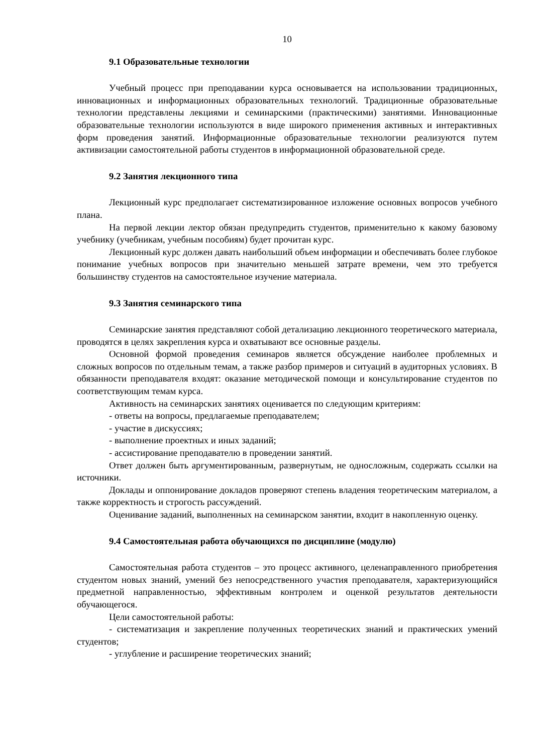10
9.1 Образовательные технологии
Учебный процесс при преподавании курса основывается на использовании традиционных, инновационных и информационных образовательных технологий. Традиционные образовательные технологии представлены лекциями и семинарскими (практическими) занятиями. Инновационные образовательные технологии используются в виде широкого применения активных и интерактивных форм проведения занятий. Информационные образовательные технологии реализуются путем активизации самостоятельной работы студентов в информационной образовательной среде.
9.2 Занятия лекционного типа
Лекционный курс предполагает систематизированное изложение основных вопросов учебного плана.
На первой лекции лектор обязан предупредить студентов, применительно к какому базовому учебнику (учебникам, учебным пособиям) будет прочитан курс.
Лекционный курс должен давать наибольший объем информации и обеспечивать более глубокое понимание учебных вопросов при значительно меньшей затрате времени, чем это требуется большинству студентов на самостоятельное изучение материала.
9.3 Занятия семинарского типа
Семинарские занятия представляют собой детализацию лекционного теоретического материала, проводятся в целях закрепления курса и охватывают все основные разделы.
Основной формой проведения семинаров является обсуждение наиболее проблемных и сложных вопросов по отдельным темам, а также разбор примеров и ситуаций в аудиторных условиях. В обязанности преподавателя входят: оказание методической помощи и консультирование студентов по соответствующим темам курса.
Активность на семинарских занятиях оценивается по следующим критериям:
- ответы на вопросы, предлагаемые преподавателем;
- участие в дискуссиях;
- выполнение проектных и иных заданий;
- ассистирование преподавателю в проведении занятий.
Ответ должен быть аргументированным, развернутым, не односложным, содержать ссылки на источники.
Доклады и оппонирование докладов проверяют степень владения теоретическим материалом, а также корректность и строгость рассуждений.
Оценивание заданий, выполненных на семинарском занятии, входит в накопленную оценку.
9.4 Самостоятельная работа обучающихся по дисциплине (модулю)
Самостоятельная работа студентов – это процесс активного, целенаправленного приобретения студентом новых знаний, умений без непосредственного участия преподавателя, характеризующийся предметной направленностью, эффективным контролем и оценкой результатов деятельности обучающегося.
Цели самостоятельной работы:
- систематизация и закрепление полученных теоретических знаний и практических умений студентов;
- углубление и расширение теоретических знаний;